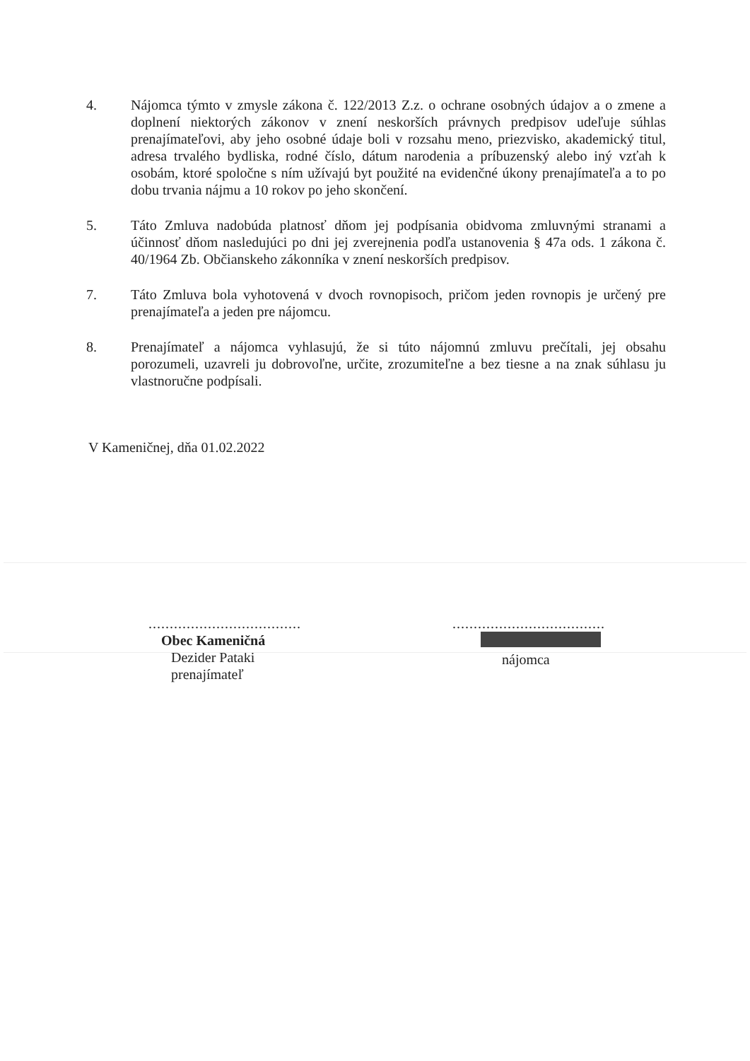4. Nájomca týmto v zmysle zákona č. 122/2013 Z.z. o ochrane osobných údajov a o zmene a doplnení niektorých zákonov v znení neskorších právnych predpisov udeľuje súhlas prenajímateľovi, aby jeho osobné údaje boli v rozsahu meno, priezvisko, akademický titul, adresa trvalého bydliska, rodné číslo, dátum narodenia a príbuzenský alebo iný vzťah k osobám, ktoré spoločne s ním užívajú byt použité na evidenčné úkony prenajímateľa a to po dobu trvania nájmu a 10 rokov po jeho skončení.
5. Táto Zmluva nadobúda platnosť dňom jej podpísania obidvoma zmluvnými stranami a účinnosť dňom nasledujúci po dni jej zverejnenia podľa ustanovenia § 47a ods. 1 zákona č. 40/1964 Zb. Občianskeho zákonníka v znení neskorších predpisov.
7. Táto Zmluva bola vyhotovená v dvoch rovnopisoch, pričom jeden rovnopis je určený pre prenajímateľa a jeden pre nájomcu.
8. Prenajímateľ a nájomca vyhlasujú, že si túto nájomnú zmluvu prečítali, jej obsahu porozumeli, uzavreli ju dobrovoľne, určite, zrozumiteľne a bez tiesne a na znak súhlasu ju vlastnoručne podpísali.
V Kameničnej, dňa 01.02.2022
....................................
Obec Kameničná
Dezider Pataki
prenajímateľ
....................................
nájomca